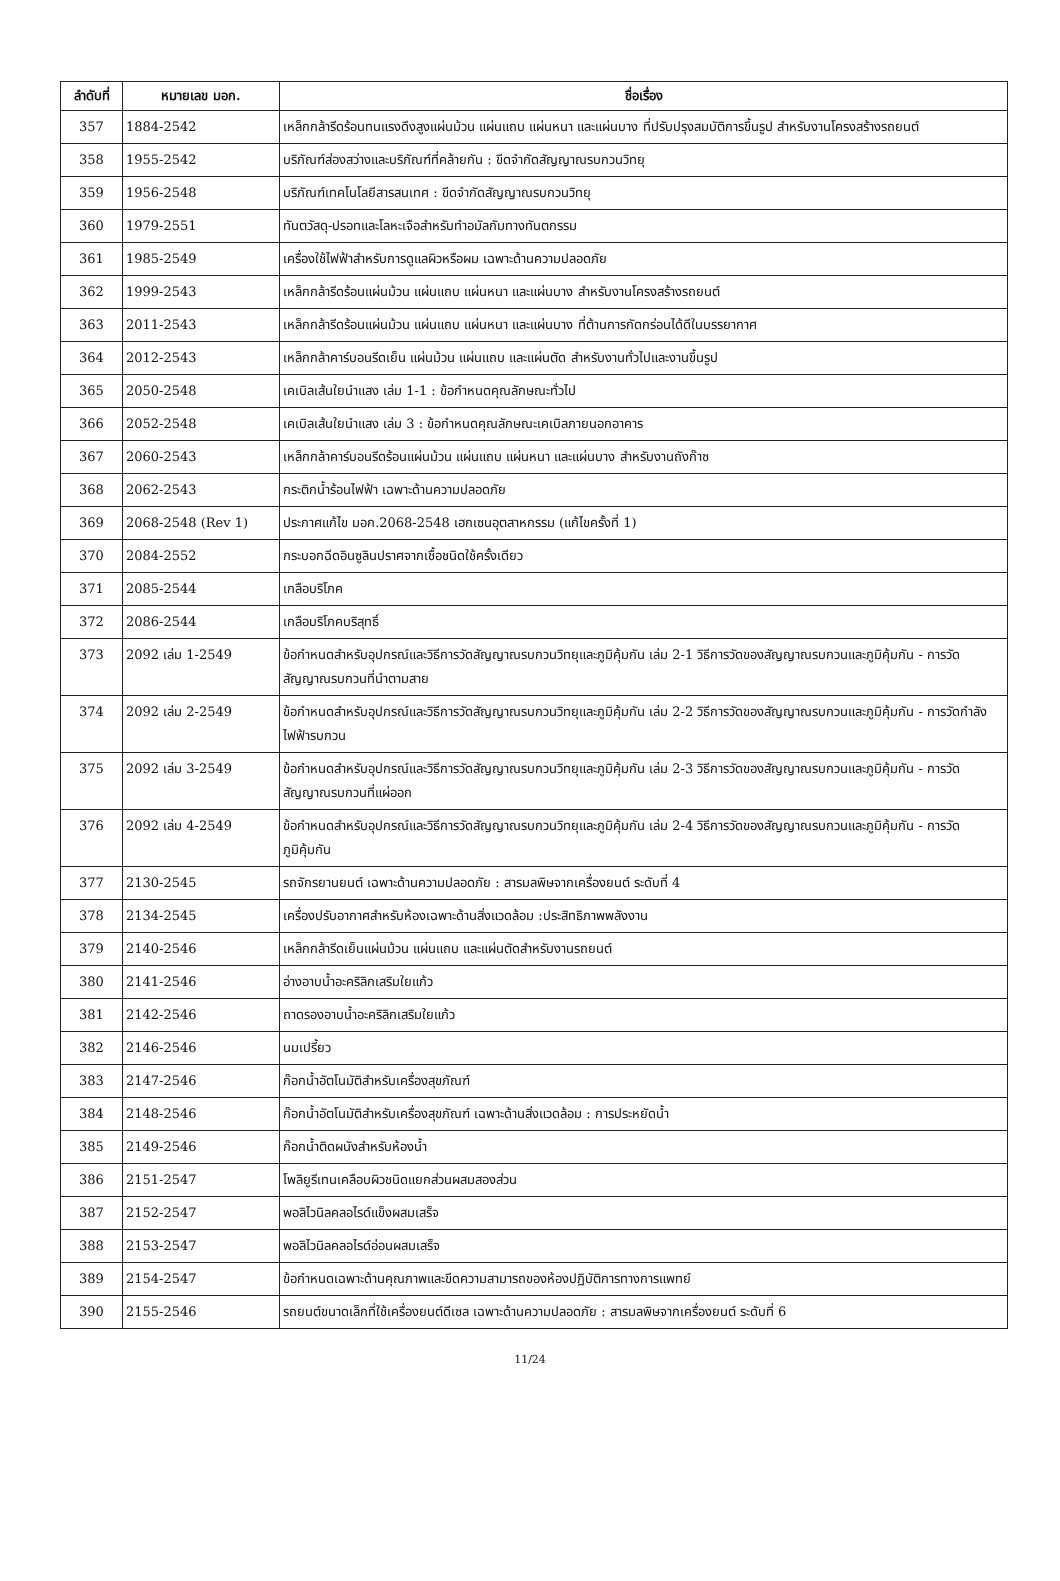| ลำดับที่ | หมายเลข มอก. | ชื่อเรื่อง |
| --- | --- | --- |
| 357 | 1884-2542 | เหล็กกล้ารีดร้อนทนแรงดึงสูงแผ่นม้วน แผ่นแถบ แผ่นหนา และแผ่นบาง ที่ปรับปรุงสมบัติการขึ้นรูป สำหรับงานโครงสร้างรถยนต์ |
| 358 | 1955-2542 | บริภัณฑ์ส่องสว่างและบริภัณฑ์ที่คล้ายกัน : ขีดจำกัดสัญญาณรบกวนวิทยุ |
| 359 | 1956-2548 | บริภัณฑ์เทคโนโลยีสารสนเทศ : ขีดจำกัดสัญญาณรบกวนวิทยุ |
| 360 | 1979-2551 | ทันตวัสดุ-ปรอทและโลหะเจือสำหรับทำอมัลกัมทางทันตกรรม |
| 361 | 1985-2549 | เครื่องใช้ไฟฟ้าสำหรับการดูแลผิวหรือผม เฉพาะด้านความปลอดภัย |
| 362 | 1999-2543 | เหล็กกล้ารีดร้อนแผ่นม้วน แผ่นแถบ แผ่นหนา และแผ่นบาง สำหรับงานโครงสร้างรถยนต์ |
| 363 | 2011-2543 | เหล็กกล้ารีดร้อนแผ่นม้วน แผ่นแถบ แผ่นหนา และแผ่นบาง ที่ต้านการกัดกร่อนได้ดีในบรรยากาศ |
| 364 | 2012-2543 | เหล็กกล้าคาร์บอนรีดเย็น แผ่นม้วน แผ่นแถบ และแผ่นตัด สำหรับงานทั่วไปและงานขึ้นรูป |
| 365 | 2050-2548 | เคเบิลเส้นใยนำแสง เล่ม 1-1 : ข้อกำหนดคุณลักษณะทั่วไป |
| 366 | 2052-2548 | เคเบิลเส้นใยนำแสง เล่ม 3 : ข้อกำหนดคุณลักษณะเคเบิลภายนอกอาคาร |
| 367 | 2060-2543 | เหล็กกล้าคาร์บอนรีดร้อนแผ่นม้วน แผ่นแถบ แผ่นหนา และแผ่นบาง สำหรับงานถังก๊าซ |
| 368 | 2062-2543 | กระติกน้ำร้อนไฟฟ้า เฉพาะด้านความปลอดภัย |
| 369 | 2068-2548 (Rev 1) | ประกาศแก้ไข มอก.2068-2548 เฮกเซนอุตสาหกรรม (แก้ไขครั้งที่ 1) |
| 370 | 2084-2552 | กระบอกฉีดอินซูลินปราศจากเชื้อชนิดใช้ครั้งเดียว |
| 371 | 2085-2544 | เกลือบริโภค |
| 372 | 2086-2544 | เกลือบริโภคบริสุทธิ์ |
| 373 | 2092 เล่ม 1-2549 | ข้อกำหนดสำหรับอุปกรณ์และวิธีการวัดสัญญาณรบกวนวิทยุและภูมิคุ้มกัน เล่ม 2-1 วิธีการวัดของสัญญาณรบกวนและภูมิคุ้มกัน - การวัดสัญญาณรบกวนที่นำตามสาย |
| 374 | 2092 เล่ม 2-2549 | ข้อกำหนดสำหรับอุปกรณ์และวิธีการวัดสัญญาณรบกวนวิทยุและภูมิคุ้มกัน เล่ม 2-2 วิธีการวัดของสัญญาณรบกวนและภูมิคุ้มกัน - การวัดกำลังไฟฟ้ารบกวน |
| 375 | 2092 เล่ม 3-2549 | ข้อกำหนดสำหรับอุปกรณ์และวิธีการวัดสัญญาณรบกวนวิทยุและภูมิคุ้มกัน เล่ม 2-3 วิธีการวัดของสัญญาณรบกวนและภูมิคุ้มกัน - การวัดสัญญาณรบกวนที่แผ่ออก |
| 376 | 2092 เล่ม 4-2549 | ข้อกำหนดสำหรับอุปกรณ์และวิธีการวัดสัญญาณรบกวนวิทยุและภูมิคุ้มกัน เล่ม 2-4 วิธีการวัดของสัญญาณรบกวนและภูมิคุ้มกัน - การวัดภูมิคุ้มกัน |
| 377 | 2130-2545 | รถจักรยานยนต์ เฉพาะด้านความปลอดภัย : สารมลพิษจากเครื่องยนต์ ระดับที่ 4 |
| 378 | 2134-2545 | เครื่องปรับอากาศสำหรับห้องเฉพาะด้านสิ่งแวดล้อม :ประสิทธิภาพพลังงาน |
| 379 | 2140-2546 | เหล็กกล้ารีดเย็นแผ่นม้วน แผ่นแถบ และแผ่นตัดสำหรับงานรถยนต์ |
| 380 | 2141-2546 | อ่างอาบน้ำอะคริลิกเสริมใยแก้ว |
| 381 | 2142-2546 | ถาดรองอาบน้ำอะคริลิกเสริมใยแก้ว |
| 382 | 2146-2546 | นมเปรี้ยว |
| 383 | 2147-2546 | ก๊อกน้ำอัตโนมัติสำหรับเครื่องสุขภัณฑ์ |
| 384 | 2148-2546 | ก๊อกน้ำอัตโนมัติสำหรับเครื่องสุขภัณฑ์ เฉพาะด้านสิ่งแวดล้อม : การประหยัดน้ำ |
| 385 | 2149-2546 | ก๊อกน้ำติดผนังสำหรับห้องน้ำ |
| 386 | 2151-2547 | โพลิยูรีเทนเคลือบผิวชนิดแยกส่วนผสมสองส่วน |
| 387 | 2152-2547 | พอลิไวนิลคลอไรด์แข็งผสมเสร็จ |
| 388 | 2153-2547 | พอลิไวนิลคลอไรด์อ่อนผสมเสร็จ |
| 389 | 2154-2547 | ข้อกำหนดเฉพาะด้านคุณภาพและขีดความสามารถของห้องปฏิบัติการทางการแพทย์ |
| 390 | 2155-2546 | รถยนต์ขนาดเล็กที่ใช้เครื่องยนต์ดีเซล เฉพาะด้านความปลอดภัย : สารมลพิษจากเครื่องยนต์ ระดับที่ 6 |
11/24